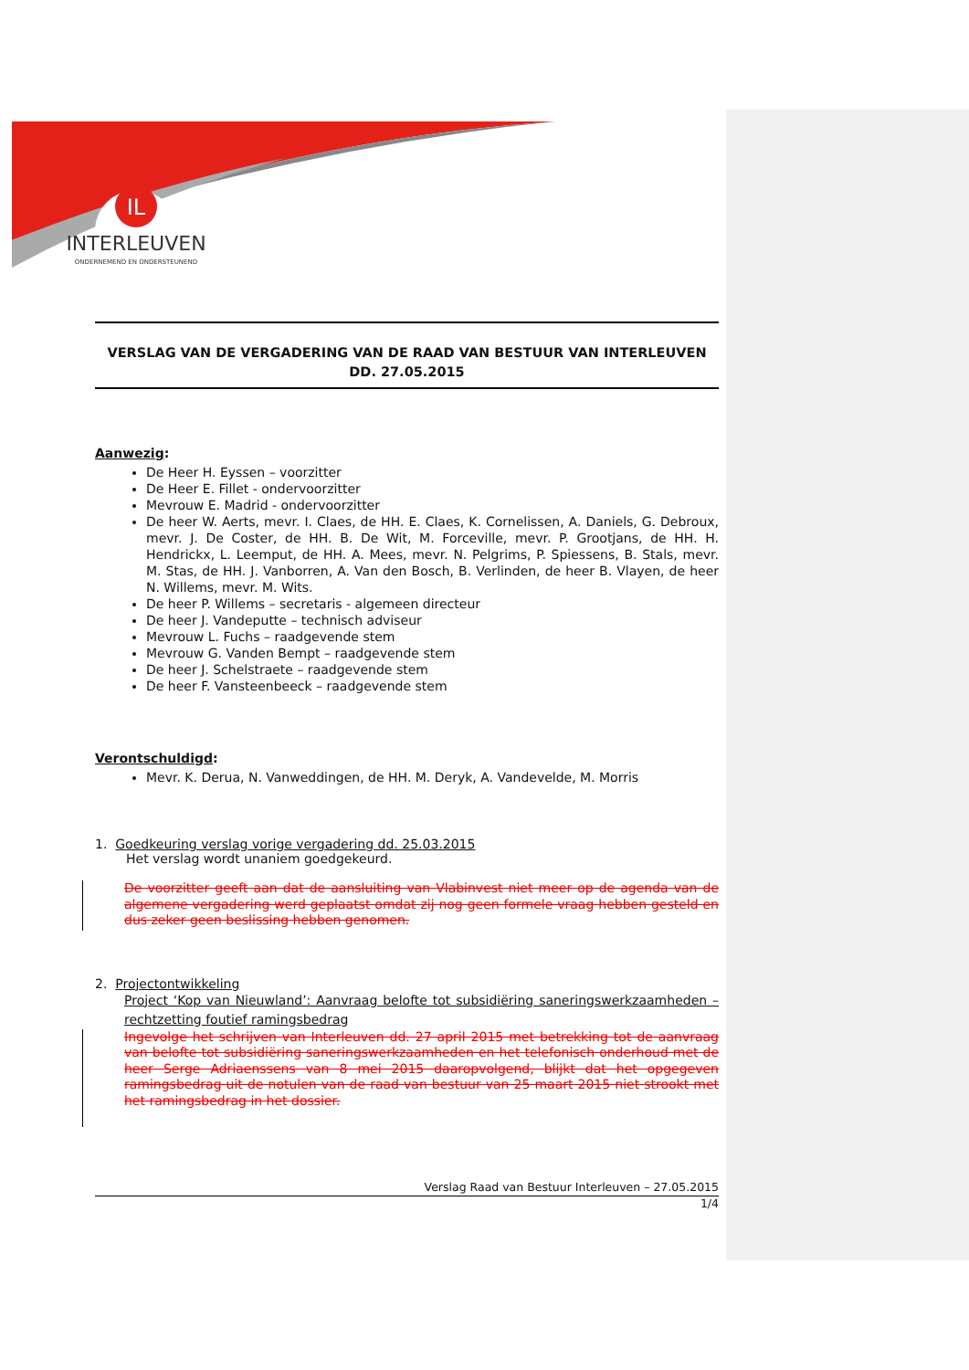IL
INTERLEUVEN
ONDERNEMEND EN ONDERSTEUNEND
VERSLAG VAN DE VERGADERING VAN DE RAAD VAN BESTUUR VAN INTERLEUVEN
DD. 27.05.2015
Aanwezig:
De Heer H. Eyssen – voorzitter
De Heer E. Fillet - ondervoorzitter
Mevrouw E. Madrid - ondervoorzitter
De heer W. Aerts, mevr. I. Claes, de HH. E. Claes, K. Cornelissen, A. Daniels, G. Debroux, mevr. J. De Coster, de HH. B. De Wit, M. Forceville, mevr. P. Grootjans, de HH. H. Hendrickx, L. Leemput, de HH. A. Mees, mevr. N. Pelgrims, P. Spiessens, B. Stals, mevr. M. Stas, de HH. J. Vanborren, A. Van den Bosch, B. Verlinden, de heer B. Vlayen, de heer N. Willems, mevr. M. Wits.
De heer P. Willems – secretaris - algemeen directeur
De heer J. Vandeputte – technisch adviseur
Mevrouw L. Fuchs – raadgevende stem
Mevrouw G. Vanden Bempt – raadgevende stem
De heer J. Schelstraete – raadgevende stem
De heer F. Vansteenbeeck – raadgevende stem
Verontschuldigd:
Mevr. K. Derua, N. Vanweddingen, de HH. M. Deryk, A. Vandevelde, M. Morris
1. Goedkeuring verslag vorige vergadering dd. 25.03.2015
Het verslag wordt unaniem goedgekeurd.
De voorzitter geeft aan dat de aansluiting van Vlabinvest niet meer op de agenda van de algemene vergadering werd geplaatst omdat zij nog geen formele vraag hebben gesteld en dus zeker geen beslissing hebben genomen.
2. Projectontwikkeling
Project ‘Kop van Nieuwland’: Aanvraag belofte tot subsidiëring saneringswerkzaamheden – rechtzetting foutief ramingsbedrag
Ingevolge het schrijven van Interleuven dd. 27 april 2015 met betrekking tot de aanvraag van belofte tot subsidiëring saneringswerkzaamheden en het telefonisch onderhoud met de heer Serge Adriaenssens van 8 mei 2015 daaropvolgend, blijkt dat het opgegeven ramingsbedrag uit de notulen van de raad van bestuur van 25 maart 2015 niet strookt met het ramingsbedrag in het dossier.
Verslag Raad van Bestuur Interleuven – 27.05.2015
1/4